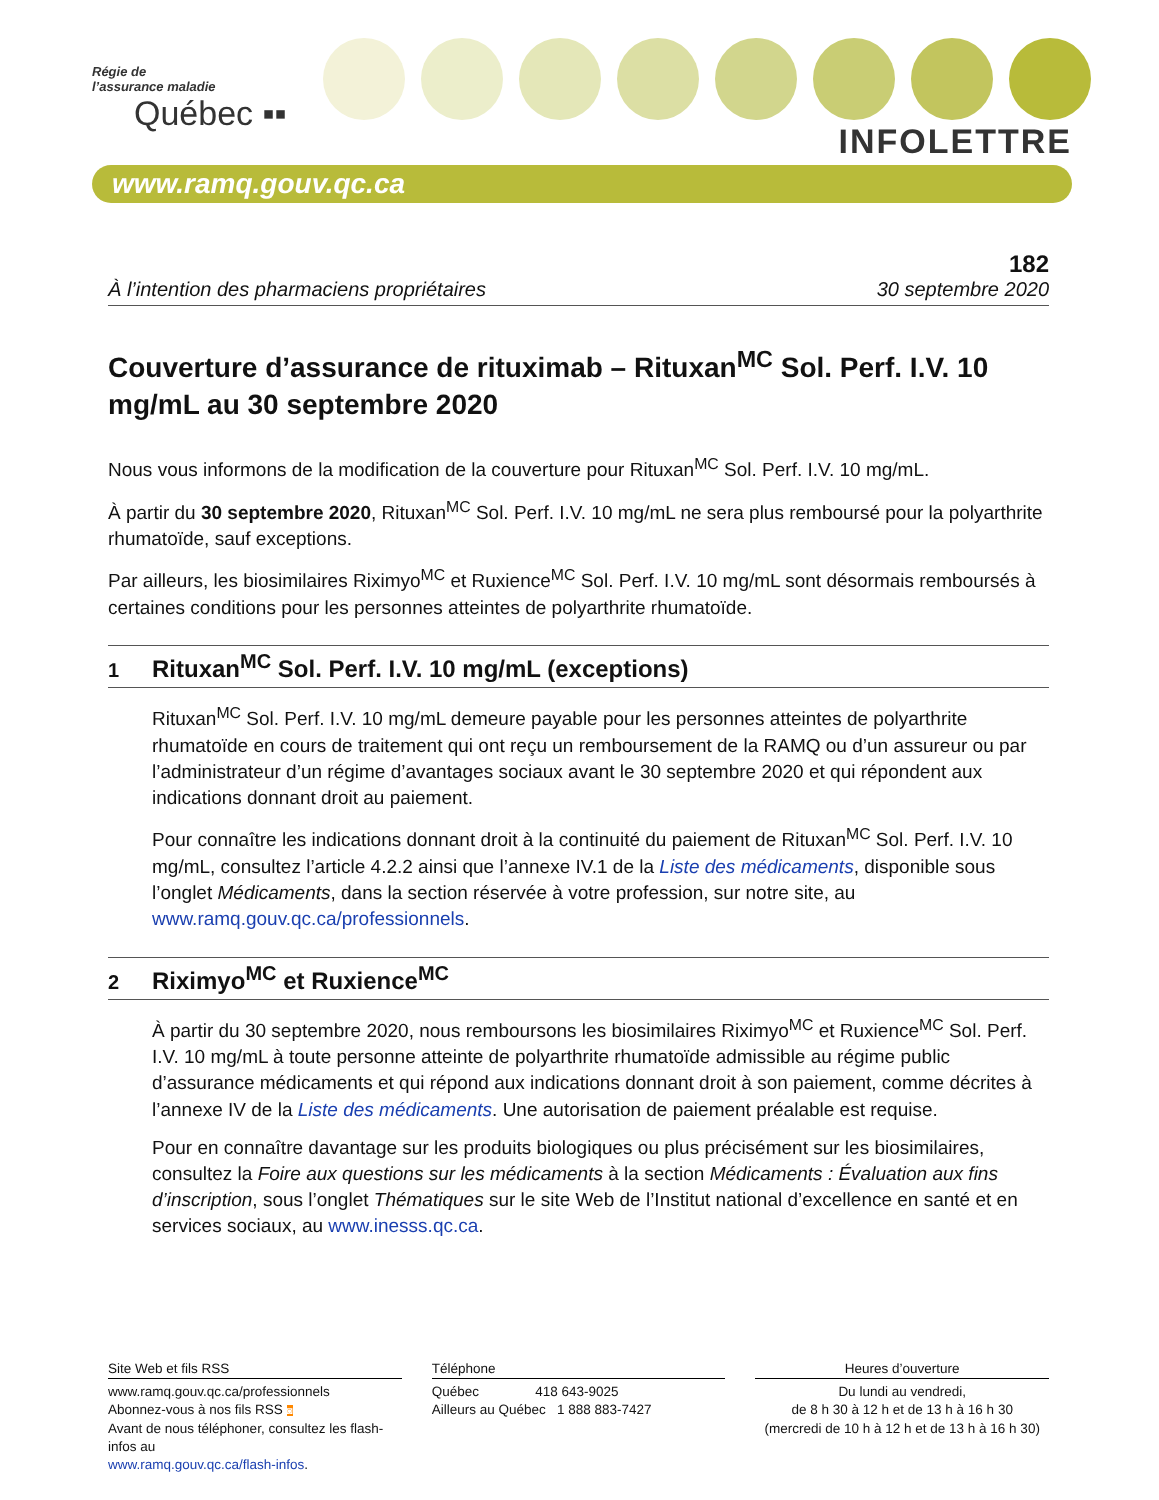Régie de
l’assurance maladie
Québec ▪▪
INFOLETTRE
www.ramq.gouv.qc.ca
182
À l’intention des pharmaciens propriétaires 30 septembre 2020
Couverture d’assurance de rituximab – Rituxan<sup>MC</sup> Sol. Perf. I.V. 10 mg/mL au 30 septembre 2020
Nous vous informons de la modification de la couverture pour Rituxan<sup>MC</sup> Sol. Perf. I.V. 10 mg/mL.
À partir du 30 septembre 2020, Rituxan<sup>MC</sup> Sol. Perf. I.V. 10 mg/mL ne sera plus remboursé pour la polyarthrite rhumatoïde, sauf exceptions.
Par ailleurs, les biosimilaires Riximyo<sup>MC</sup> et Ruxience<sup>MC</sup> Sol. Perf. I.V. 10 mg/mL sont désormais remboursés à certaines conditions pour les personnes atteintes de polyarthrite rhumatoïde.
1 Rituxan<sup>MC</sup> Sol. Perf. I.V. 10 mg/mL (exceptions)
Rituxan<sup>MC</sup> Sol. Perf. I.V. 10 mg/mL demeure payable pour les personnes atteintes de polyarthrite rhumatoïde en cours de traitement qui ont reçu un remboursement de la RAMQ ou d’un assureur ou par l’administrateur d’un régime d’avantages sociaux avant le 30 septembre 2020 et qui répondent aux indications donnant droit au paiement.
Pour connaître les indications donnant droit à la continuité du paiement de Rituxan<sup>MC</sup> Sol. Perf. I.V. 10 mg/mL, consultez l’article 4.2.2 ainsi que l’annexe IV.1 de la Liste des médicaments, disponible sous l’onglet Médicaments, dans la section réservée à votre profession, sur notre site, au www.ramq.gouv.qc.ca/professionnels.
2 Riximyo<sup>MC</sup> et Ruxience<sup>MC</sup>
À partir du 30 septembre 2020, nous remboursons les biosimilaires Riximyo<sup>MC</sup> et Ruxience<sup>MC</sup> Sol. Perf. I.V. 10 mg/mL à toute personne atteinte de polyarthrite rhumatoïde admissible au régime public d’assurance médicaments et qui répond aux indications donnant droit à son paiement, comme décrites à l’annexe IV de la Liste des médicaments. Une autorisation de paiement préalable est requise.
Pour en connaître davantage sur les produits biologiques ou plus précisément sur les biosimilaires, consultez la Foire aux questions sur les médicaments à la section Médicaments : Évaluation aux fins d’inscription, sous l’onglet Thématiques sur le site Web de l’Institut national d’excellence en santé et en services sociaux, au www.inesss.qc.ca.
Site Web et fils RSS
www.ramq.gouv.qc.ca/professionnels
Abonnez-vous à nos fils RSS ◙
Avant de nous téléphoner, consultez les flash-infos au
www.ramq.gouv.qc.ca/flash-infos.
Téléphone
Québec 418 643-9025
Ailleurs au Québec 1 888 883-7427
Heures d’ouverture
Du lundi au vendredi,
de 8 h 30 à 12 h et de 13 h à 16 h 30
(mercredi de 10 h à 12 h et de 13 h à 16 h 30)